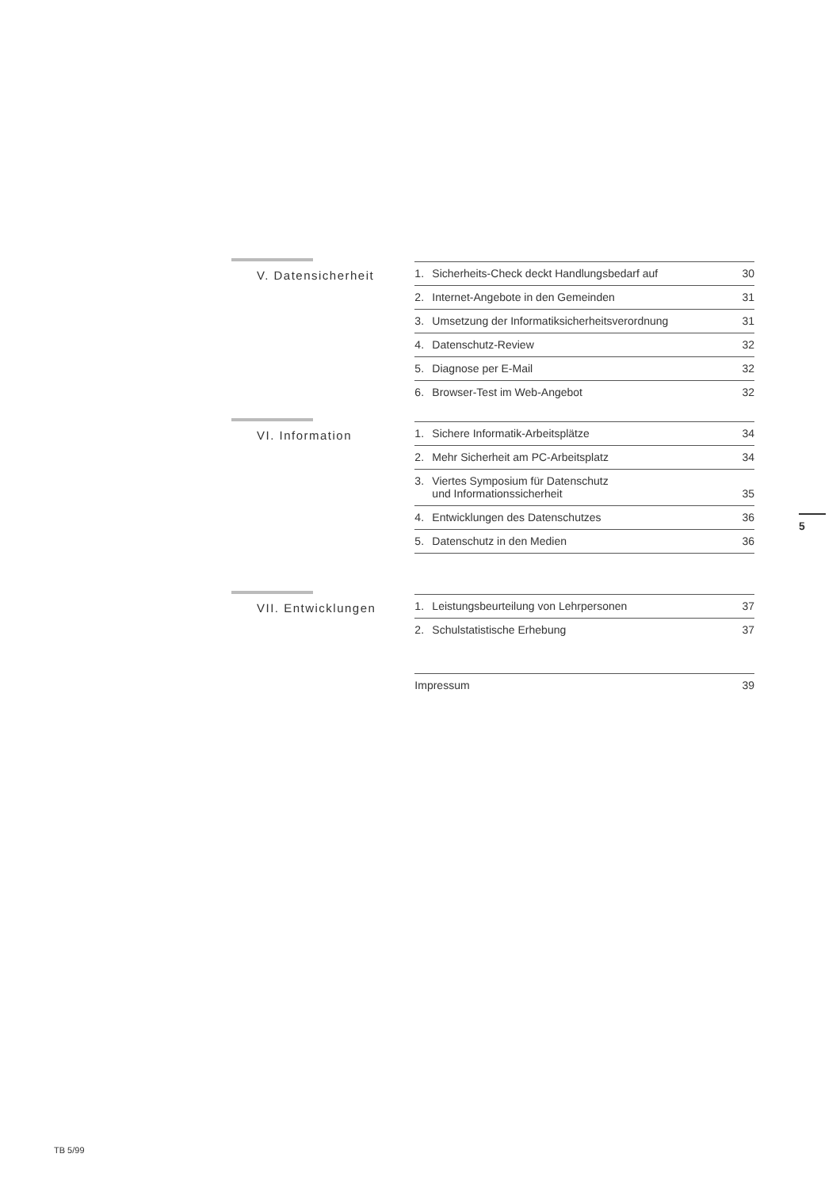V. Datensicherheit
1. Sicherheits-Check deckt Handlungsbedarf auf 30
2. Internet-Angebote in den Gemeinden 31
3. Umsetzung der Informatiksicherheitsverordnung 31
4. Datenschutz-Review 32
5. Diagnose per E-Mail 32
6. Browser-Test im Web-Angebot 32
VI. Information
1. Sichere Informatik-Arbeitsplätze 34
2. Mehr Sicherheit am PC-Arbeitsplatz 34
3. Viertes Symposium für Datenschutz
und Informationssicherheit 35
4. Entwicklungen des Datenschutzes 36
5. Datenschutz in den Medien 36
VII. Entwicklungen
1. Leistungsbeurteilung von Lehrpersonen 37
2. Schulstatistische Erhebung 37
Impressum 39
5
TB 5/99